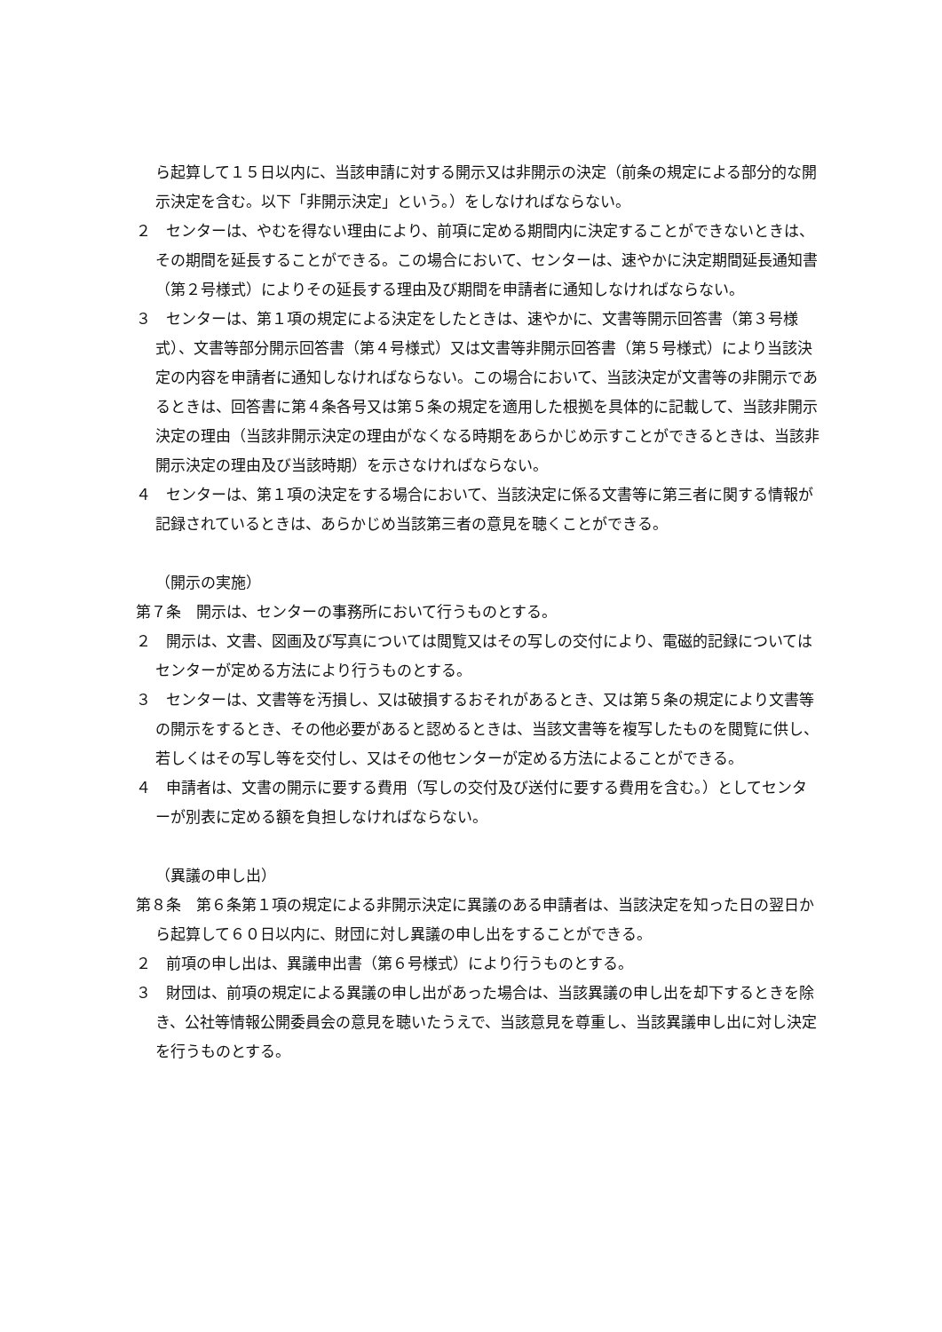ら起算して１５日以内に、当該申請に対する開示又は非開示の決定（前条の規定による部分的な開示決定を含む。以下「非開示決定」という。）をしなければならない。
２　センターは、やむを得ない理由により、前項に定める期間内に決定することができないときは、その期間を延長することができる。この場合において、センターは、速やかに決定期間延長通知書（第２号様式）によりその延長する理由及び期間を申請者に通知しなければならない。
３　センターは、第１項の規定による決定をしたときは、速やかに、文書等開示回答書（第３号様式）、文書等部分開示回答書（第４号様式）又は文書等非開示回答書（第５号様式）により当該決定の内容を申請者に通知しなければならない。この場合において、当該決定が文書等の非開示であるときは、回答書に第４条各号又は第５条の規定を適用した根拠を具体的に記載して、当該非開示決定の理由（当該非開示決定の理由がなくなる時期をあらかじめ示すことができるときは、当該非開示決定の理由及び当該時期）を示さなければならない。
４　センターは、第１項の決定をする場合において、当該決定に係る文書等に第三者に関する情報が記録されているときは、あらかじめ当該第三者の意見を聴くことができる。
（開示の実施）
第７条　開示は、センターの事務所において行うものとする。
２　開示は、文書、図画及び写真については閲覧又はその写しの交付により、電磁的記録についてはセンターが定める方法により行うものとする。
３　センターは、文書等を汚損し、又は破損するおそれがあるとき、又は第５条の規定により文書等の開示をするとき、その他必要があると認めるときは、当該文書等を複写したものを閲覧に供し、若しくはその写し等を交付し、又はその他センターが定める方法によることができる。
４　申請者は、文書の開示に要する費用（写しの交付及び送付に要する費用を含む。）としてセンターが別表に定める額を負担しなければならない。
（異議の申し出）
第８条　第６条第１項の規定による非開示決定に異議のある申請者は、当該決定を知った日の翌日から起算して６０日以内に、財団に対し異議の申し出をすることができる。
２　前項の申し出は、異議申出書（第６号様式）により行うものとする。
３　財団は、前項の規定による異議の申し出があった場合は、当該異議の申し出を却下するときを除き、公社等情報公開委員会の意見を聴いたうえで、当該意見を尊重し、当該異議申し出に対し決定を行うものとする。